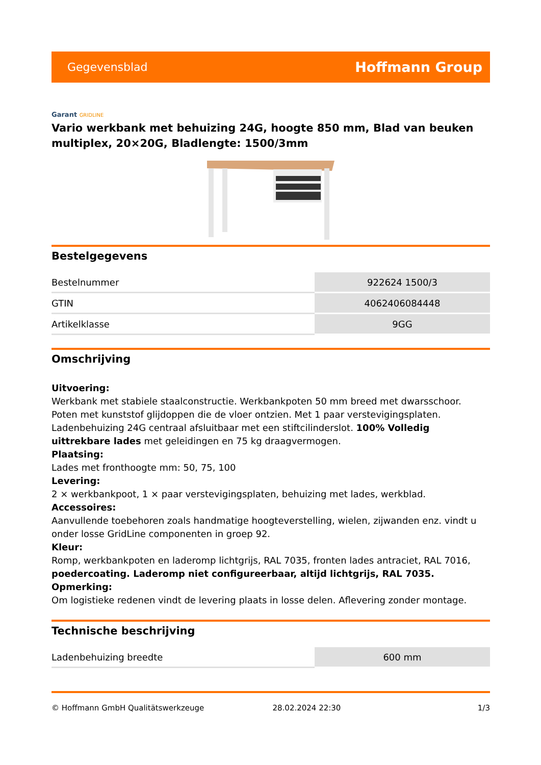Gegevensblad
Hoffmann Group
Garant GRIDLINE
Vario werkbank met behuizing 24G, hoogte 850 mm, Blad van beuken multiplex, 20×20G, Bladlengte: 1500/3mm
Bestelgegevens
| Bestelnummer | 922624 1500/3 |
| GTIN | 4062406084448 |
| Artikelklasse | 9GG |
Omschrijving
Uitvoering:
Werkbank met stabiele staalconstructie. Werkbankpoten 50 mm breed met dwarsschoor. Poten met kunststof glijdoppen die de vloer ontzien. Met 1 paar verstevigingsplaten. Ladenbehuizing 24G centraal afsluitbaar met een stiftcilinderslot. 100% Volledig uittrekbare lades met geleidingen en 75 kg draagvermogen.
Plaatsing:
Lades met fronthoogte mm: 50, 75, 100
Levering:
2 × werkbankpoot, 1 × paar verstevigingsplaten, behuizing met lades, werkblad.
Accessoires:
Aanvullende toebehoren zoals handmatige hoogteverstelling, wielen, zijwanden enz. vindt u onder losse GridLine componenten in groep 92.
Kleur:
Romp, werkbankpoten en laderomp lichtgrijs, RAL 7035, fronten lades antraciet, RAL 7016, poedercoating. Laderomp niet configureerbaar, altijd lichtgrijs, RAL 7035.
Opmerking:
Om logistieke redenen vindt de levering plaats in losse delen. Aflevering zonder montage.
Technische beschrijving
| Ladenbehuizing breedte | 600 mm |
© Hoffmann GmbH Qualitätswerkzeuge 28.02.2024 22:30 1/3